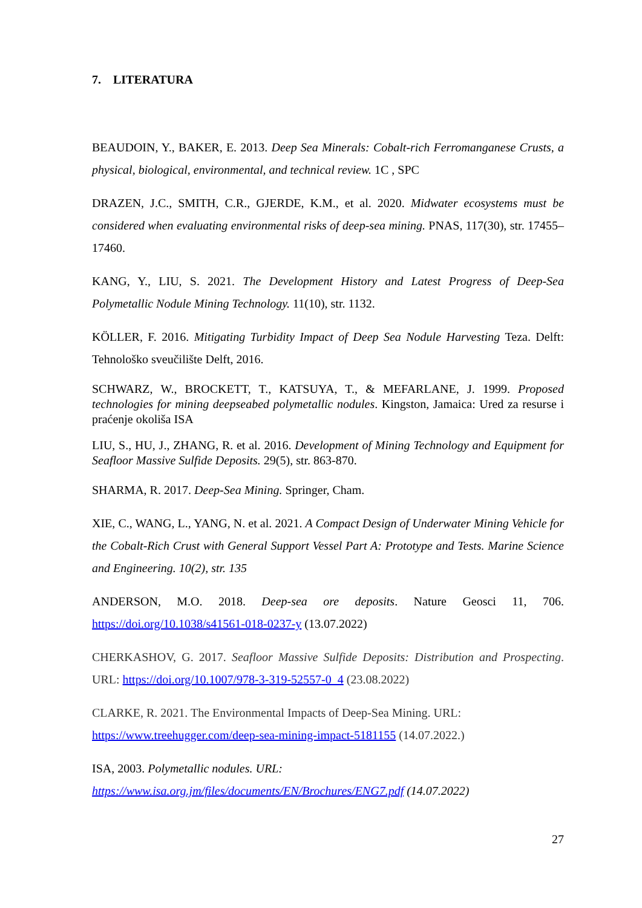7. LITERATURA
BEAUDOIN, Y., BAKER, E. 2013. Deep Sea Minerals: Cobalt-rich Ferromanganese Crusts, a physical, biological, environmental, and technical review. 1C , SPC
DRAZEN, J.C., SMITH, C.R., GJERDE, K.M., et al. 2020. Midwater ecosystems must be considered when evaluating environmental risks of deep-sea mining. PNAS, 117(30), str. 17455–17460.
KANG, Y., LIU, S. 2021. The Development History and Latest Progress of Deep-Sea Polymetallic Nodule Mining Technology. 11(10), str. 1132.
KÖLLER, F. 2016. Mitigating Turbidity Impact of Deep Sea Nodule Harvesting Teza. Delft: Tehnološko sveučilište Delft, 2016.
SCHWARZ, W., BROCKETT, T., KATSUYA, T., & MEFARLANE, J. 1999. Proposed technologies for mining deepseabed polymetallic nodules. Kingston, Jamaica: Ured za resurse i praćenje okoliša ISA
LIU, S., HU, J., ZHANG, R. et al. 2016. Development of Mining Technology and Equipment for Seafloor Massive Sulfide Deposits. 29(5), str. 863-870.
SHARMA, R. 2017. Deep-Sea Mining. Springer, Cham.
XIE, C., WANG, L., YANG, N. et al. 2021. A Compact Design of Underwater Mining Vehicle for the Cobalt-Rich Crust with General Support Vessel Part A: Prototype and Tests. Marine Science and Engineering. 10(2), str. 135
ANDERSON, M.O. 2018. Deep-sea ore deposits. Nature Geosci 11, 706. https://doi.org/10.1038/s41561-018-0237-y (13.07.2022)
CHERKASHOV, G. 2017. Seafloor Massive Sulfide Deposits: Distribution and Prospecting. URL: https://doi.org/10.1007/978-3-319-52557-0_4 (23.08.2022)
CLARKE, R. 2021. The Environmental Impacts of Deep-Sea Mining. URL:
https://www.treehugger.com/deep-sea-mining-impact-5181155 (14.07.2022.)
ISA, 2003. Polymetallic nodules. URL:
https://www.isa.org.jm/files/documents/EN/Brochures/ENG7.pdf (14.07.2022)
27